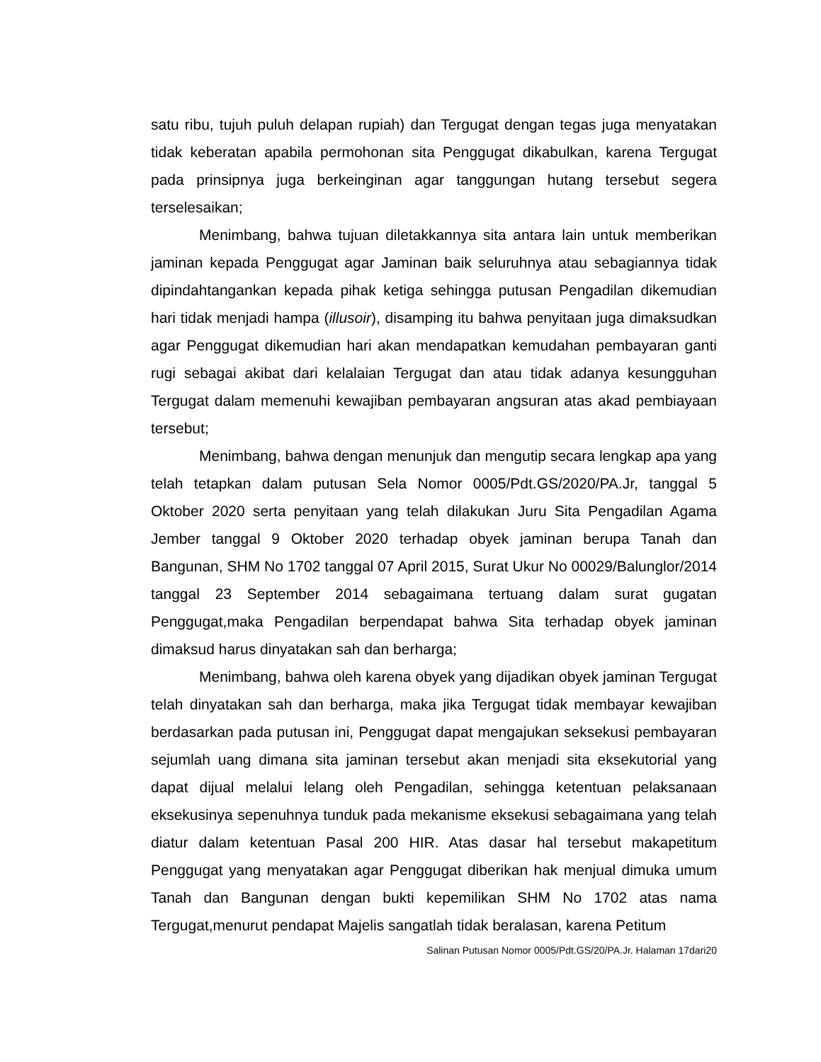satu ribu, tujuh puluh delapan rupiah) dan Tergugat dengan tegas juga menyatakan tidak keberatan apabila permohonan sita Penggugat dikabulkan, karena Tergugat pada prinsipnya juga berkeinginan agar tanggungan hutang tersebut segera terselesaikan;
Menimbang, bahwa tujuan diletakkannya sita antara lain untuk memberikan jaminan kepada Penggugat agar Jaminan baik seluruhnya atau sebagiannya tidak dipindahtangankan kepada pihak ketiga sehingga putusan Pengadilan dikemudian hari tidak menjadi hampa (illusoir), disamping itu bahwa penyitaan juga dimaksudkan agar Penggugat dikemudian hari akan mendapatkan kemudahan pembayaran ganti rugi sebagai akibat dari kelalaian Tergugat dan atau tidak adanya kesungguhan Tergugat dalam memenuhi kewajiban pembayaran angsuran atas akad pembiayaan tersebut;
Menimbang, bahwa dengan menunjuk dan mengutip secara lengkap apa yang telah tetapkan dalam putusan Sela Nomor 0005/Pdt.GS/2020/PA.Jr, tanggal 5 Oktober 2020 serta penyitaan yang telah dilakukan Juru Sita Pengadilan Agama Jember tanggal 9 Oktober 2020 terhadap obyek jaminan berupa Tanah dan Bangunan, SHM No 1702 tanggal 07 April 2015, Surat Ukur No 00029/Balunglor/2014 tanggal 23 September 2014 sebagaimana tertuang dalam surat gugatan Penggugat,maka Pengadilan berpendapat bahwa Sita terhadap obyek jaminan dimaksud harus dinyatakan sah dan berharga;
Menimbang, bahwa oleh karena obyek yang dijadikan obyek jaminan Tergugat telah dinyatakan sah dan berharga, maka jika Tergugat tidak membayar kewajiban berdasarkan pada putusan ini, Penggugat dapat mengajukan seksekusi pembayaran sejumlah uang dimana sita jaminan tersebut akan menjadi sita eksekutorial yang dapat dijual melalui lelang oleh Pengadilan, sehingga ketentuan pelaksanaan eksekusinya sepenuhnya tunduk pada mekanisme eksekusi sebagaimana yang telah diatur dalam ketentuan Pasal 200 HIR. Atas dasar hal tersebut makapetitum Penggugat yang menyatakan agar Penggugat diberikan hak menjual dimuka umum Tanah dan Bangunan dengan bukti kepemilikan SHM No 1702 atas nama Tergugat,menurut pendapat Majelis sangatlah tidak beralasan, karena Petitum
Salinan Putusan Nomor 0005/Pdt.GS/20/PA.Jr. Halaman 17dari20